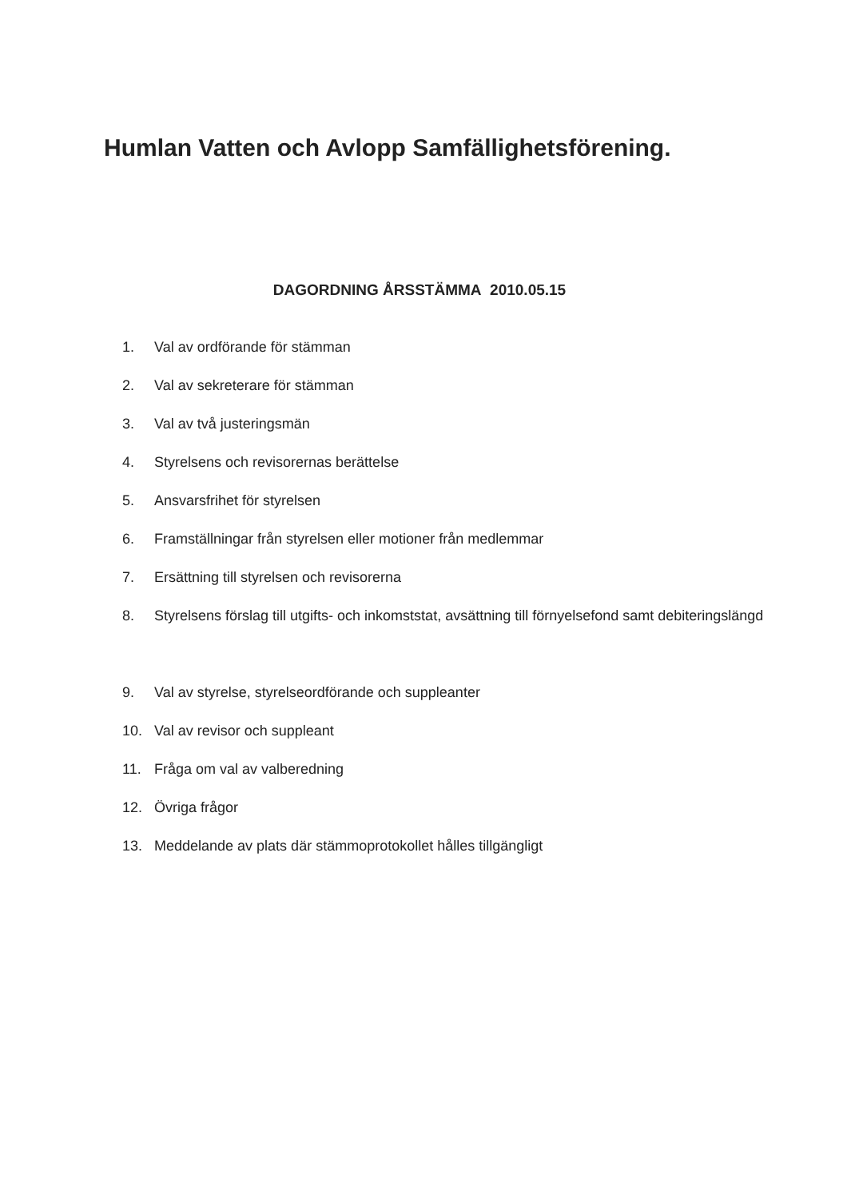Humlan Vatten och Avlopp Samfällighetsförening.
DAGORDNING ÅRSSTÄMMA 2010.05.15
1. Val av ordförande för stämman
2. Val av sekreterare för stämman
3. Val av två justeringsmän
4. Styrelsens och revisorernas berättelse
5. Ansvarsfrihet för styrelsen
6. Framställningar från styrelsen eller motioner från medlemmar
7. Ersättning till styrelsen och revisorerna
8. Styrelsens förslag till utgifts- och inkomststat, avsättning till förnyelsefond samt debiteringslängd
9. Val av styrelse, styrelseordförande och suppleanter
10. Val av revisor och suppleant
11. Fråga om val av valberedning
12. Övriga frågor
13. Meddelande av plats där stämmoprotokollet hålles tillgängligt